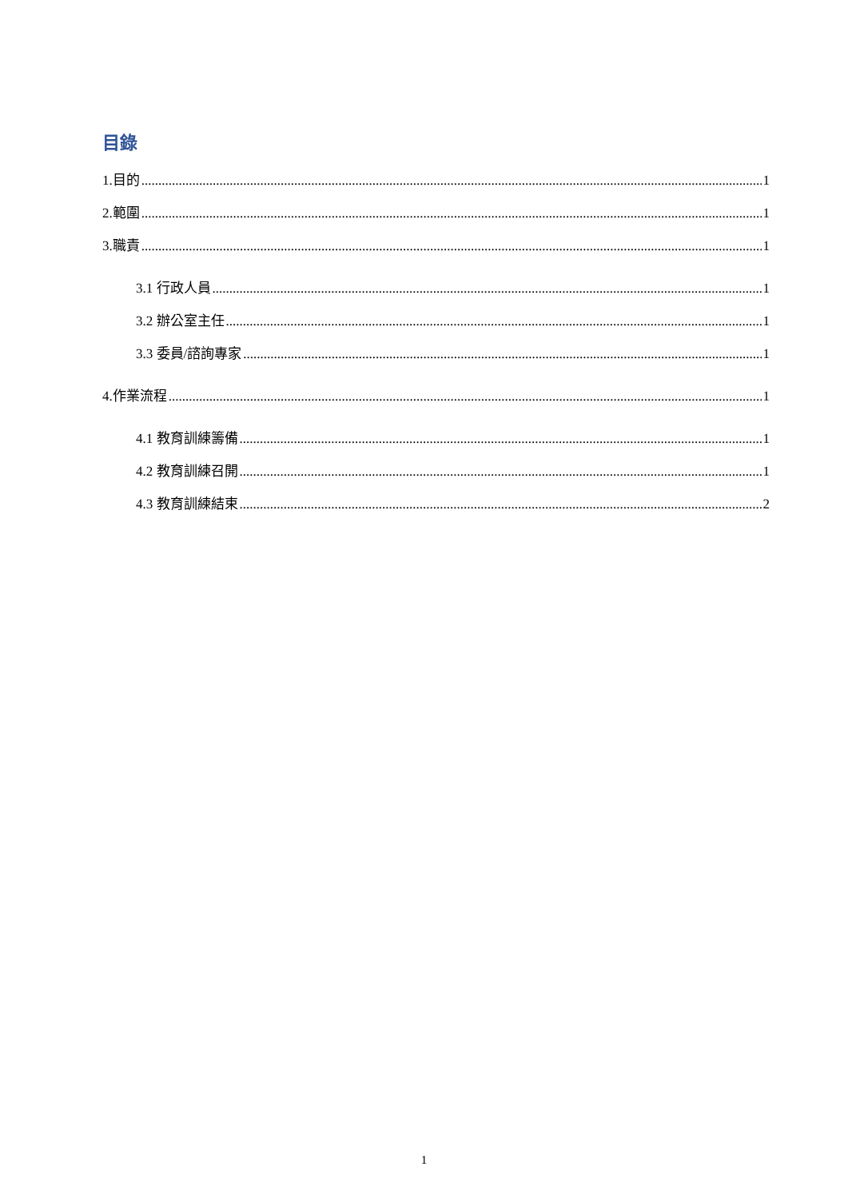目錄
1.目的 1
2.範圍 1
3.職責 1
3.1 行政人員 1
3.2 辦公室主任 1
3.3 委員/諮詢專家 1
4.作業流程 1
4.1 教育訓練籌備 1
4.2 教育訓練召開 1
4.3 教育訓練結束 2
1